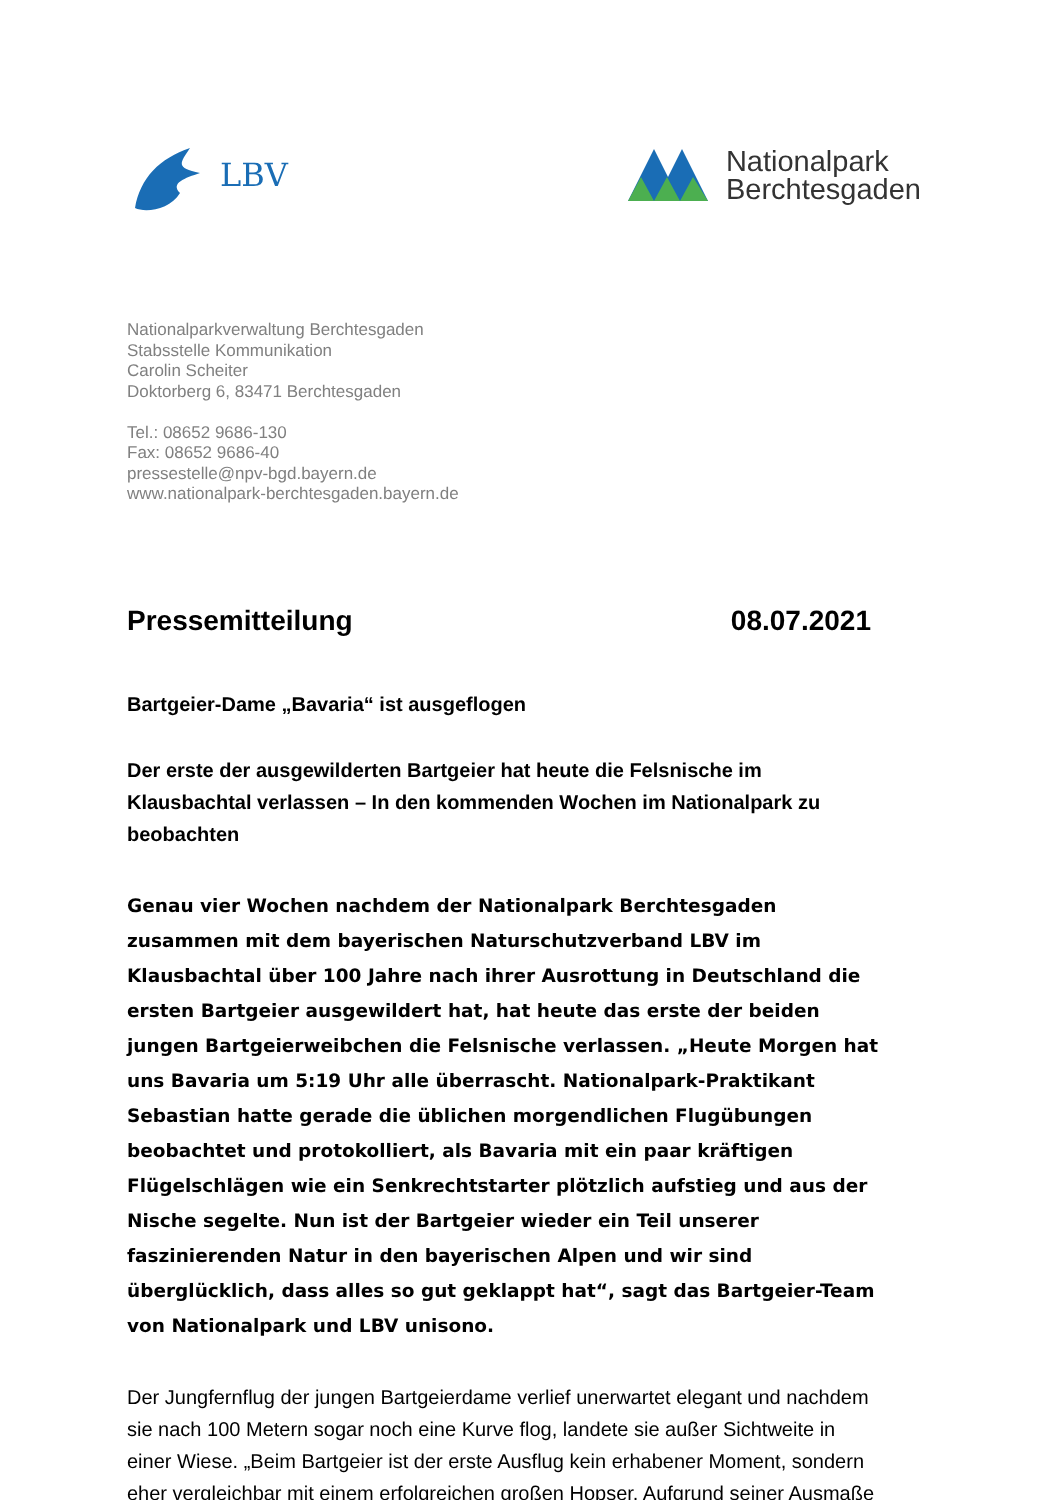LBV
Nationalpark
Berchtesgaden
Nationalparkverwaltung Berchtesgaden
Stabsstelle Kommunikation
Carolin Scheiter
Doktorberg 6, 83471 Berchtesgaden
Tel.: 08652 9686-130
Fax: 08652 9686-40
pressestelle@npv-bgd.bayern.de
www.nationalpark-berchtesgaden.bayern.de
Pressemitteilung 08.07.2021
Bartgeier-Dame „Bavaria“ ist ausgeflogen
Der erste der ausgewilderten Bartgeier hat heute die Felsnische im Klausbachtal verlassen – In den kommenden Wochen im Nationalpark zu beobachten
Genau vier Wochen nachdem der Nationalpark Berchtesgaden zusammen mit dem bayerischen Naturschutzverband LBV im Klausbachtal über 100 Jahre nach ihrer Ausrottung in Deutschland die ersten Bartgeier ausgewildert hat, hat heute das erste der beiden jungen Bartgeierweibchen die Felsnische verlassen. „Heute Morgen hat uns Bavaria um 5:19 Uhr alle überrascht. Nationalpark-Praktikant Sebastian hatte gerade die üblichen morgendlichen Flugübungen beobachtet und protokolliert, als Bavaria mit ein paar kräftigen Flügelschlägen wie ein Senkrechtstarter plötzlich aufstieg und aus der Nische segelte. Nun ist der Bartgeier wieder ein Teil unserer faszinierenden Natur in den bayerischen Alpen und wir sind überglücklich, dass alles so gut geklappt hat“, sagt das Bartgeier-Team von Nationalpark und LBV unisono.
Der Jungfernflug der jungen Bartgeierdame verlief unerwartet elegant und nachdem sie nach 100 Metern sogar noch eine Kurve flog, landete sie außer Sichtweite in einer Wiese. „Beim Bartgeier ist der erste Ausflug kein erhabener Moment, sondern eher vergleichbar mit einem erfolgreichen großen Hopser. Aufgrund seiner Ausmaße